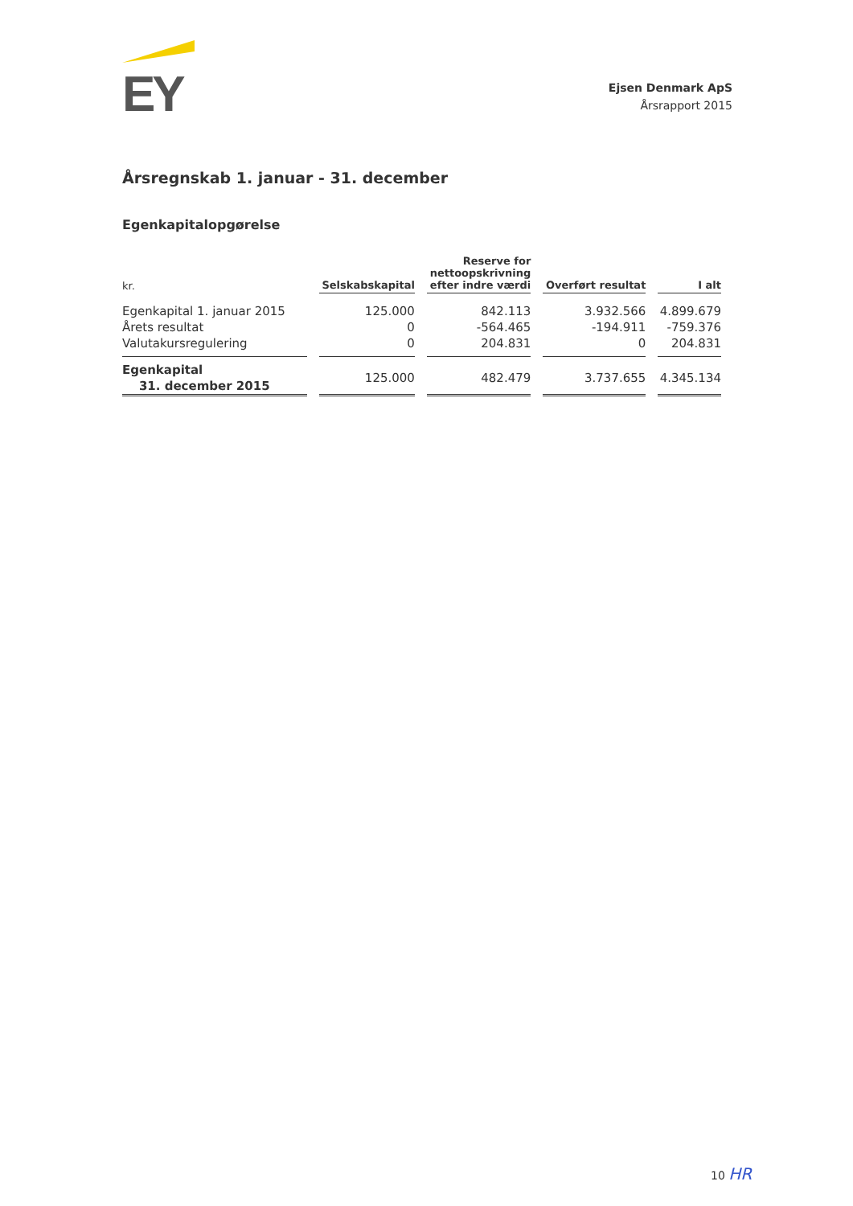EY
Ejsen Denmark ApS
Årsrapport 2015
Årsregnskab 1. januar - 31. december
Egenkapitalopgørelse
| kr. | Selskabskapital | Reserve for nettoopskrivning efter indre værdi | Overført resultat | I alt |
| --- | --- | --- | --- | --- |
| Egenkapital 1. januar 2015 | 125.000 | 842.113 | 3.932.566 | 4.899.679 |
| Årets resultat | 0 | -564.465 | -194.911 | -759.376 |
| Valutakursregulering | 0 | 204.831 | 0 | 204.831 |
| Egenkapital 31. december 2015 | 125.000 | 482.479 | 3.737.655 | 4.345.134 |
10 HR